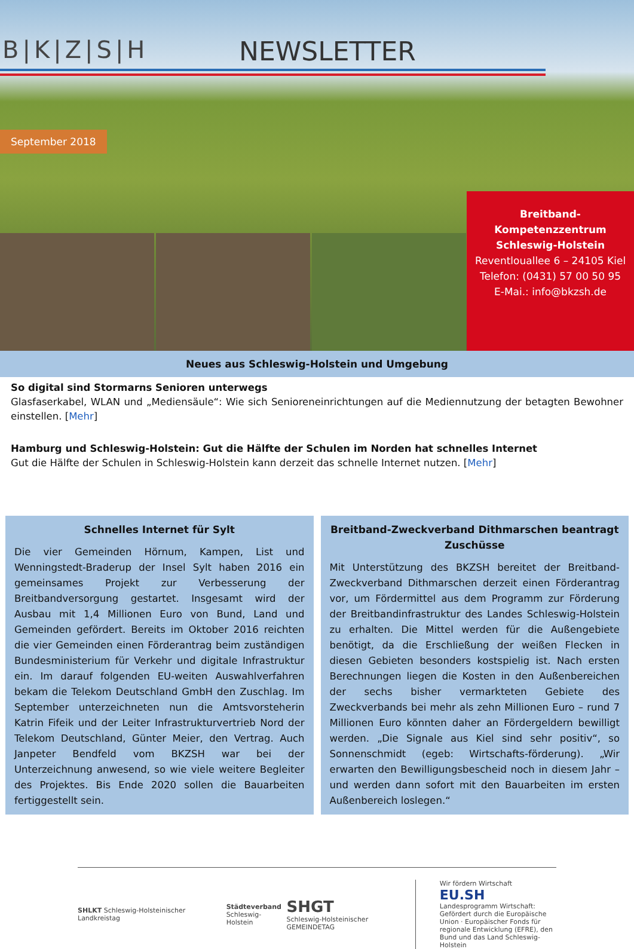B|K|Z|S|H NEWSLETTER
September 2018
Breitband-Kompetenzzentrum
Schleswig-Holstein
Reventlouallee 6 – 24105 Kiel
Telefon: (0431) 57 00 50 95
E-Mai.: info@bkzsh.de
Neues aus Schleswig-Holstein und Umgebung
So digital sind Stormarns Senioren unterwegs
Glasfaserkabel, WLAN und „Mediensäule“: Wie sich Senioreneinrichtungen auf die Mediennutzung der betagten Bewohner einstellen. [Mehr]
Hamburg und Schleswig-Holstein: Gut die Hälfte der Schulen im Norden hat schnelles Internet
Gut die Hälfte der Schulen in Schleswig-Holstein kann derzeit das schnelle Internet nutzen. [Mehr]
Schnelles Internet für Sylt
Die vier Gemeinden Hörnum, Kampen, List und Wenningstedt-Braderup der Insel Sylt haben 2016 ein gemeinsames Projekt zur Verbesserung der Breitbandversorgung gestartet. Insgesamt wird der Ausbau mit 1,4 Millionen Euro von Bund, Land und Gemeinden gefördert. Bereits im Oktober 2016 reichten die vier Gemeinden einen Förderantrag beim zuständigen Bundesministerium für Verkehr und digitale Infrastruktur ein. Im darauf folgenden EU-weiten Auswahlverfahren bekam die Telekom Deutschland GmbH den Zuschlag. Im September unterzeichneten nun die Amtsvorsteherin Katrin Fifeik und der Leiter Infrastrukturvertrieb Nord der Telekom Deutschland, Günter Meier, den Vertrag. Auch Janpeter Bendfeld vom BKZSH war bei der Unterzeichnung anwesend, so wie viele weitere Begleiter des Projektes. Bis Ende 2020 sollen die Bauarbeiten fertiggestellt sein.
Breitband-Zweckverband Dithmarschen beantragt Zuschüsse
Mit Unterstützung des BKZSH bereitet der Breitband-Zweckverband Dithmarschen derzeit einen Förderantrag vor, um Fördermittel aus dem Programm zur Förderung der Breitbandinfrastruktur des Landes Schleswig-Holstein zu erhalten. Die Mittel werden für die Außengebiete benötigt, da die Erschließung der weißen Flecken in diesen Gebieten besonders kostspielig ist. Nach ersten Berechnungen liegen die Kosten in den Außenbereichen der sechs bisher vermarkteten Gebiete des Zweckverbands bei mehr als zehn Millionen Euro – rund 7 Millionen Euro könnten daher an Fördergeldern bewilligt werden. „Die Signale aus Kiel sind sehr positiv“, so Sonnenschmidt (egeb: Wirtschafts-förderung). „Wir erwarten den Bewilligungsbescheid noch in diesem Jahr – und werden dann sofort mit den Bauarbeiten im ersten Außenbereich loslegen.“
SHLKT Schleswig-Holsteinischer Landkreistag
Städteverband
Schleswig-Holstein
SHGT
Schleswig-Holsteinischer GEMEINDETAG
Wir fördern Wirtschaft
EU.SH
Landesprogramm Wirtschaft: Gefördert durch die Europäische Union · Europäischer Fonds für regionale Entwicklung (EFRE), den Bund und das Land Schleswig-Holstein